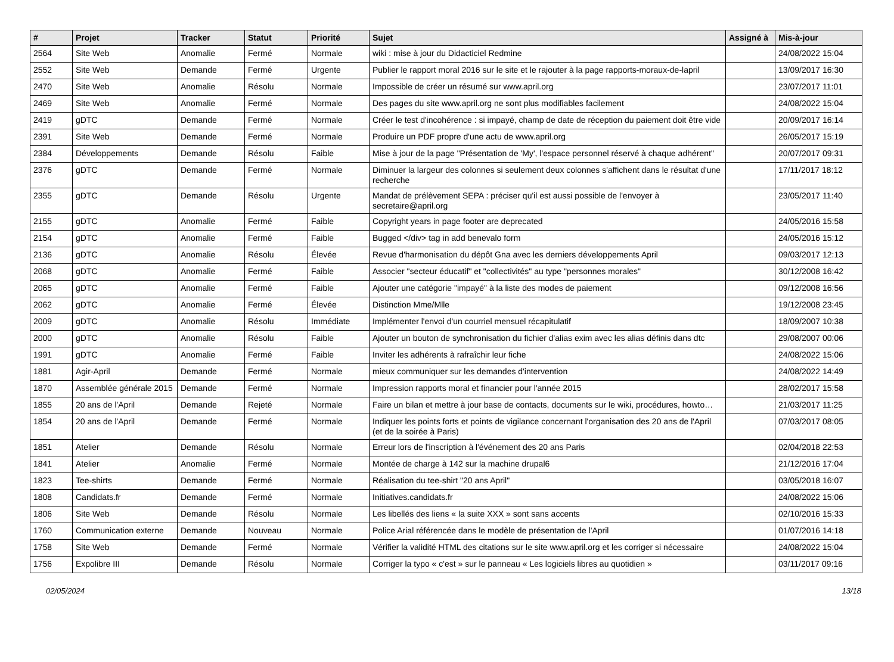| # | Projet | Tracker | Statut | Priorité | Sujet | Assigné à | Mis-à-jour |
| --- | --- | --- | --- | --- | --- | --- | --- |
| 2564 | Site Web | Anomalie | Fermé | Normale | wiki : mise à jour du Didacticiel Redmine | | 24/08/2022 15:04 |
| 2552 | Site Web | Demande | Fermé | Urgente | Publier le rapport moral 2016 sur le site et le rajouter à la page rapports-moraux-de-lapril | | 13/09/2017 16:30 |
| 2470 | Site Web | Anomalie | Résolu | Normale | Impossible de créer un résumé sur www.april.org | | 23/07/2017 11:01 |
| 2469 | Site Web | Anomalie | Fermé | Normale | Des pages du site www.april.org ne sont plus modifiables facilement | | 24/08/2022 15:04 |
| 2419 | gDTC | Demande | Fermé | Normale | Créer le test d'incohérence : si impayé, champ de date de réception du paiement doit être vide | | 20/09/2017 16:14 |
| 2391 | Site Web | Demande | Fermé | Normale | Produire un PDF propre d'une actu de www.april.org | | 26/05/2017 15:19 |
| 2384 | Développements | Demande | Résolu | Faible | Mise à jour de la page "Présentation de 'My', l'espace personnel réservé à chaque adhérent" | | 20/07/2017 09:31 |
| 2376 | gDTC | Demande | Fermé | Normale | Diminuer la largeur des colonnes si seulement deux colonnes s'affichent dans le résultat d'une recherche | | 17/11/2017 18:12 |
| 2355 | gDTC | Demande | Résolu | Urgente | Mandat de prélèvement SEPA : préciser qu'il est aussi possible de l'envoyer à secretaire@april.org | | 23/05/2017 11:40 |
| 2155 | gDTC | Anomalie | Fermé | Faible | Copyright years in page footer are deprecated | | 24/05/2016 15:58 |
| 2154 | gDTC | Anomalie | Fermé | Faible | Bugged </div> tag in add benevalo form | | 24/05/2016 15:12 |
| 2136 | gDTC | Anomalie | Résolu | Élevée | Revue d'harmonisation du dépôt Gna avec les derniers développements April | | 09/03/2017 12:13 |
| 2068 | gDTC | Anomalie | Fermé | Faible | Associer "secteur éducatif" et "collectivités" au type "personnes morales" | | 30/12/2008 16:42 |
| 2065 | gDTC | Anomalie | Fermé | Faible | Ajouter une catégorie "impayé" à la liste des modes de paiement | | 09/12/2008 16:56 |
| 2062 | gDTC | Anomalie | Fermé | Élevée | Distinction Mme/Mlle | | 19/12/2008 23:45 |
| 2009 | gDTC | Anomalie | Résolu | Immédiate | Implémenter l'envoi d'un courriel mensuel récapitulatif | | 18/09/2007 10:38 |
| 2000 | gDTC | Anomalie | Résolu | Faible | Ajouter un bouton de synchronisation du fichier d'alias exim avec les alias définis dans dtc | | 29/08/2007 00:06 |
| 1991 | gDTC | Anomalie | Fermé | Faible | Inviter les adhérents à rafraîchir leur fiche | | 24/08/2022 15:06 |
| 1881 | Agir-April | Demande | Fermé | Normale | mieux communiquer sur les demandes d'intervention | | 24/08/2022 14:49 |
| 1870 | Assemblée générale 2015 | Demande | Fermé | Normale | Impression rapports moral et financier pour l'année 2015 | | 28/02/2017 15:58 |
| 1855 | 20 ans de l'April | Demande | Rejeté | Normale | Faire un bilan et mettre à jour base de contacts, documents sur le wiki, procédures, howto… | | 21/03/2017 11:25 |
| 1854 | 20 ans de l'April | Demande | Fermé | Normale | Indiquer les points forts et points de vigilance concernant l'organisation des 20 ans de l'April (et de la soirée à Paris) | | 07/03/2017 08:05 |
| 1851 | Atelier | Demande | Résolu | Normale | Erreur lors de l'inscription à l'événement des 20 ans Paris | | 02/04/2018 22:53 |
| 1841 | Atelier | Anomalie | Fermé | Normale | Montée de charge à 142 sur la machine drupal6 | | 21/12/2016 17:04 |
| 1823 | Tee-shirts | Demande | Fermé | Normale | Réalisation du tee-shirt "20 ans April" | | 03/05/2018 16:07 |
| 1808 | Candidats.fr | Demande | Fermé | Normale | Initiatives.candidats.fr | | 24/08/2022 15:06 |
| 1806 | Site Web | Demande | Résolu | Normale | Les libellés des liens « la suite XXX » sont sans accents | | 02/10/2016 15:33 |
| 1760 | Communication externe | Demande | Nouveau | Normale | Police Arial référencée dans le modèle de présentation de l'April | | 01/07/2016 14:18 |
| 1758 | Site Web | Demande | Fermé | Normale | Vérifier la validité HTML des citations sur le site www.april.org et les corriger si nécessaire | | 24/08/2022 15:04 |
| 1756 | Expolibre III | Demande | Résolu | Normale | Corriger la typo « c'est » sur le panneau « Les logiciels libres au quotidien » | | 03/11/2017 09:16 |
02/05/2024 13/18